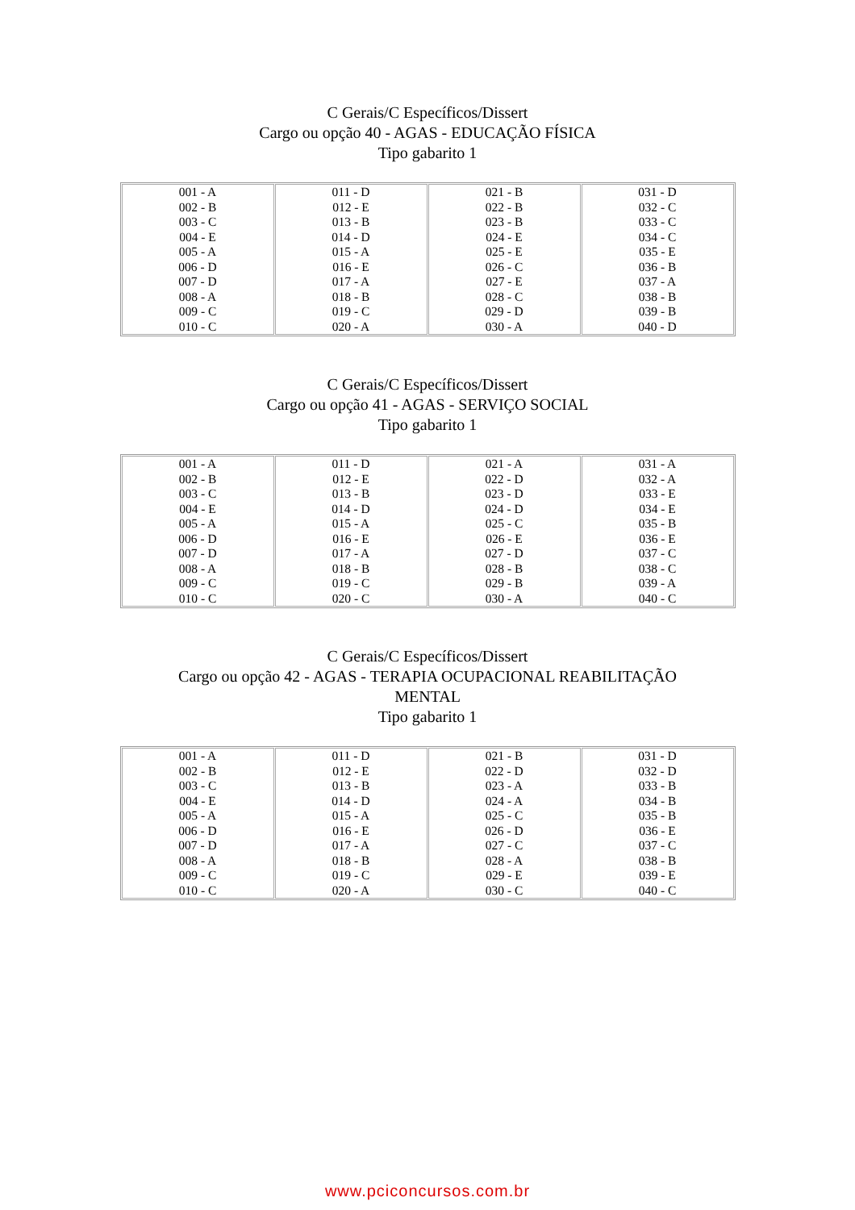C Gerais/C Específicos/Dissert
Cargo ou opção 40 - AGAS - EDUCAÇÃO FÍSICA
Tipo gabarito 1
| 001 - A 002 - B 003 - C 004 - E 005 - A 006 - D 007 - D 008 - A 009 - C 010 - C | 011 - D 012 - E 013 - B 014 - D 015 - A 016 - E 017 - A 018 - B 019 - C 020 - A | 021 - B 022 - B 023 - B 024 - E 025 - E 026 - C 027 - E 028 - C 029 - D 030 - A | 031 - D 032 - C 033 - C 034 - C 035 - E 036 - B 037 - A 038 - B 039 - B 040 - D |
C Gerais/C Específicos/Dissert
Cargo ou opção 41 - AGAS - SERVIÇO SOCIAL
Tipo gabarito 1
| 001 - A 002 - B 003 - C 004 - E 005 - A 006 - D 007 - D 008 - A 009 - C 010 - C | 011 - D 012 - E 013 - B 014 - D 015 - A 016 - E 017 - A 018 - B 019 - C 020 - C | 021 - A 022 - D 023 - D 024 - D 025 - C 026 - E 027 - D 028 - B 029 - B 030 - A | 031 - A 032 - A 033 - E 034 - E 035 - B 036 - E 037 - C 038 - C 039 - A 040 - C |
C Gerais/C Específicos/Dissert
Cargo ou opção 42 - AGAS - TERAPIA OCUPACIONAL REABILITAÇÃO
MENTAL
Tipo gabarito 1
| 001 - A 002 - B 003 - C 004 - E 005 - A 006 - D 007 - D 008 - A 009 - C 010 - C | 011 - D 012 - E 013 - B 014 - D 015 - A 016 - E 017 - A 018 - B 019 - C 020 - A | 021 - B 022 - D 023 - A 024 - A 025 - C 026 - D 027 - C 028 - A 029 - E 030 - C | 031 - D 032 - D 033 - B 034 - B 035 - B 036 - E 037 - C 038 - B 039 - E 040 - C |
www.pciconcursos.com.br